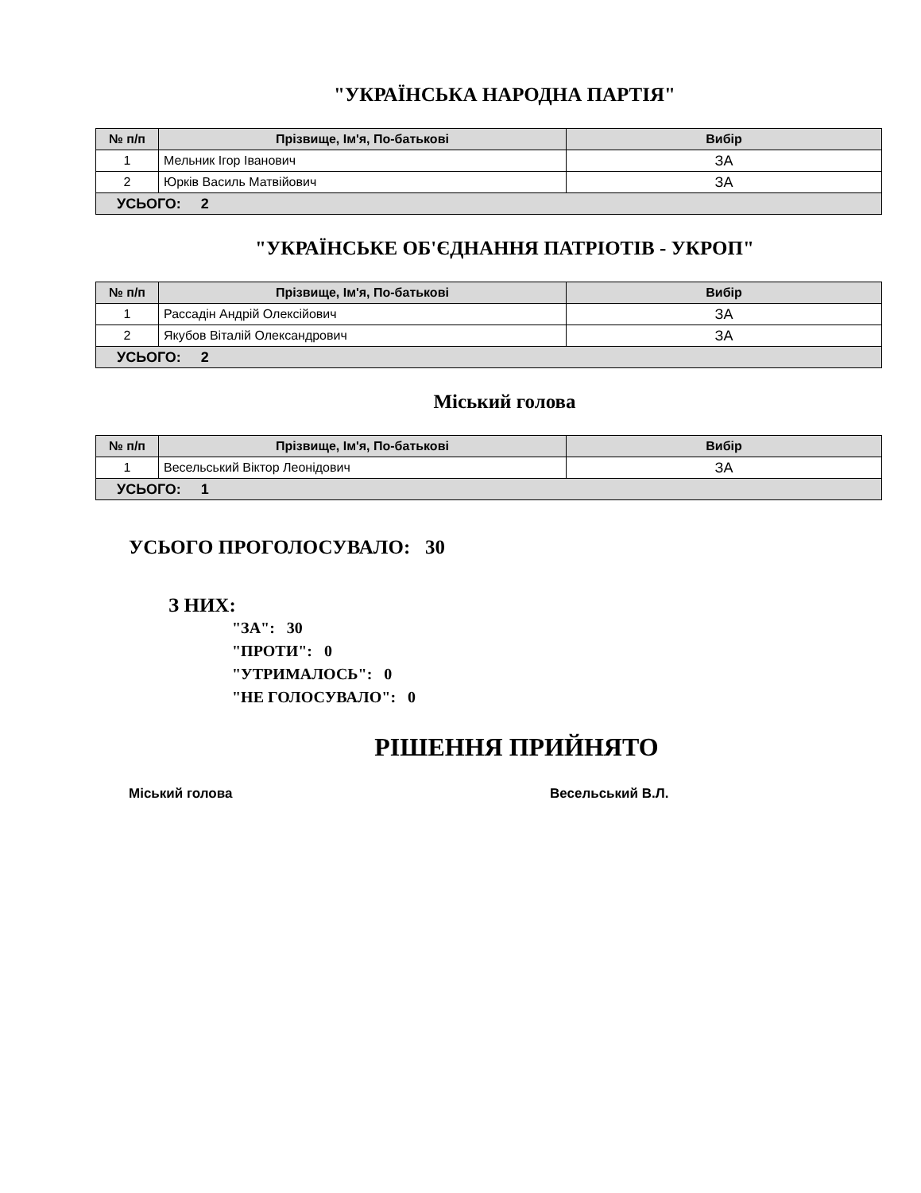"УКРАЇНСЬКА НАРОДНА ПАРТІЯ"
| № п/п | Прізвище, Ім'я, По-батькові | Вибір |
| --- | --- | --- |
| 1 | Мельник Ігор Іванович | ЗА |
| 2 | Юрків Василь Матвійович | ЗА |
| УСЬОГО: 2 | | |
"УКРАЇНСЬКЕ ОБ'ЄДНАННЯ ПАТРІОТІВ - УКРОП"
| № п/п | Прізвище, Ім'я, По-батькові | Вибір |
| --- | --- | --- |
| 1 | Рассадін Андрій Олексійович | ЗА |
| 2 | Якубов Віталій Олександрович | ЗА |
| УСЬОГО: 2 | | |
Міський голова
| № п/п | Прізвище, Ім'я, По-батькові | Вибір |
| --- | --- | --- |
| 1 | Весельський Віктор Леонідович | ЗА |
| УСЬОГО: 1 | | |
УСЬОГО ПРОГОЛОСУВАЛО: 30
З НИХ:
"ЗА": 30
"ПРОТИ": 0
"УТРИМАЛОСЬ": 0
"НЕ ГОЛОСУВАЛО": 0
РІШЕННЯ ПРИЙНЯТО
Міський голова Весельський В.Л.